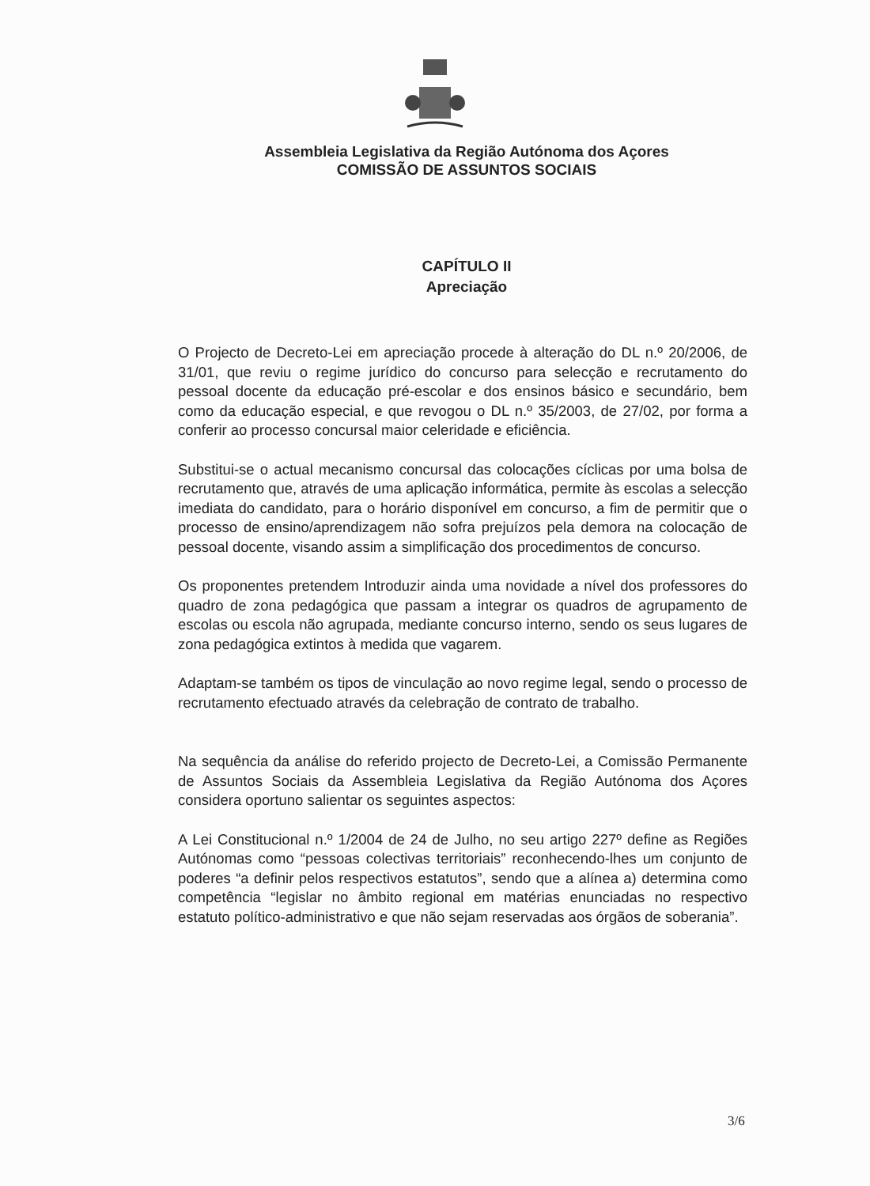Assembleia Legislativa da Região Autónoma dos Açores
COMISSÃO DE ASSUNTOS SOCIAIS
CAPÍTULO II
Apreciação
O Projecto de Decreto-Lei em apreciação procede à alteração do DL n.º 20/2006, de 31/01, que reviu o regime jurídico do concurso para selecção e recrutamento do pessoal docente da educação pré-escolar e dos ensinos básico e secundário, bem como da educação especial, e que revogou o DL n.º 35/2003, de 27/02, por forma a conferir ao processo concursal maior celeridade e eficiência.
Substitui-se o actual mecanismo concursal das colocações cíclicas por uma bolsa de recrutamento que, através de uma aplicação informática, permite às escolas a selecção imediata do candidato, para o horário disponível em concurso, a fim de permitir que o processo de ensino/aprendizagem não sofra prejuízos pela demora na colocação de pessoal docente, visando assim a simplificação dos procedimentos de concurso.
Os proponentes pretendem Introduzir ainda uma novidade a nível dos professores do quadro de zona pedagógica que passam a integrar os quadros de agrupamento de escolas ou escola não agrupada, mediante concurso interno, sendo os seus lugares de zona pedagógica extintos à medida que vagarem.
Adaptam-se também os tipos de vinculação ao novo regime legal, sendo o processo de recrutamento efectuado através da celebração de contrato de trabalho.
Na sequência da análise do referido projecto de Decreto-Lei, a Comissão Permanente de Assuntos Sociais da Assembleia Legislativa da Região Autónoma dos Açores considera oportuno salientar os seguintes aspectos:
A Lei Constitucional n.º 1/2004 de 24 de Julho, no seu artigo 227º define as Regiões Autónomas como “pessoas colectivas territoriais” reconhecendo-lhes um conjunto de poderes “a definir pelos respectivos estatutos”, sendo que a alínea a) determina como competência “legislar no âmbito regional em matérias enunciadas no respectivo estatuto político-administrativo e que não sejam reservadas aos órgãos de soberania”.
3/6